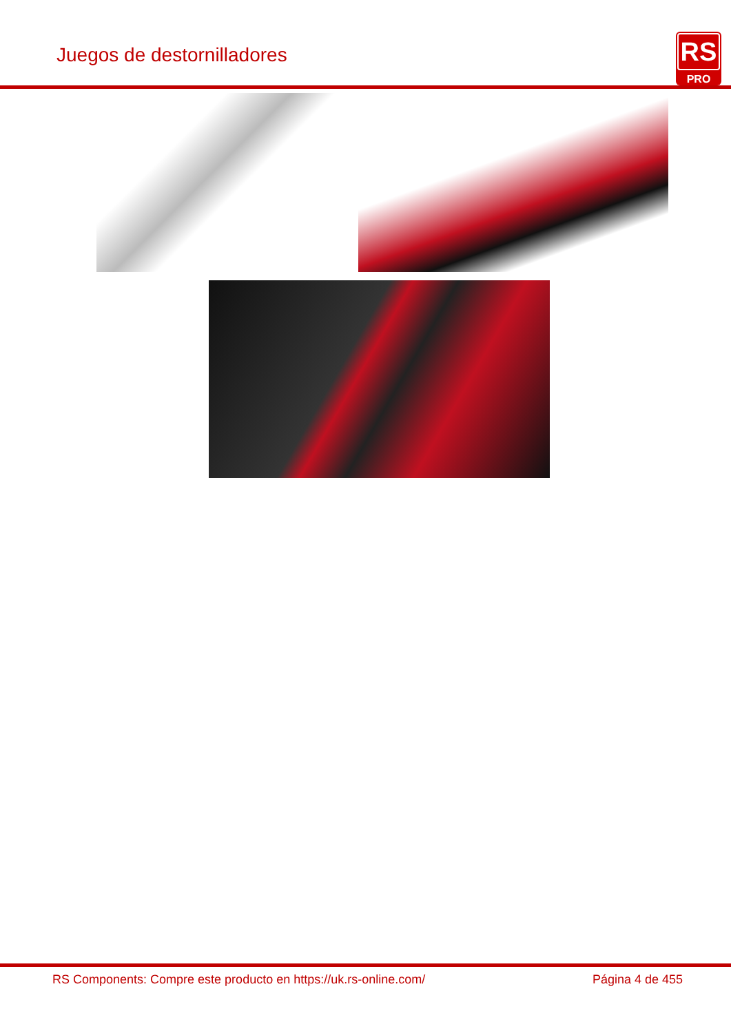Juegos de destornilladores
RS
PRO
RS Components: Compre este producto en https://uk.rs-online.com/ Página 4 de 455